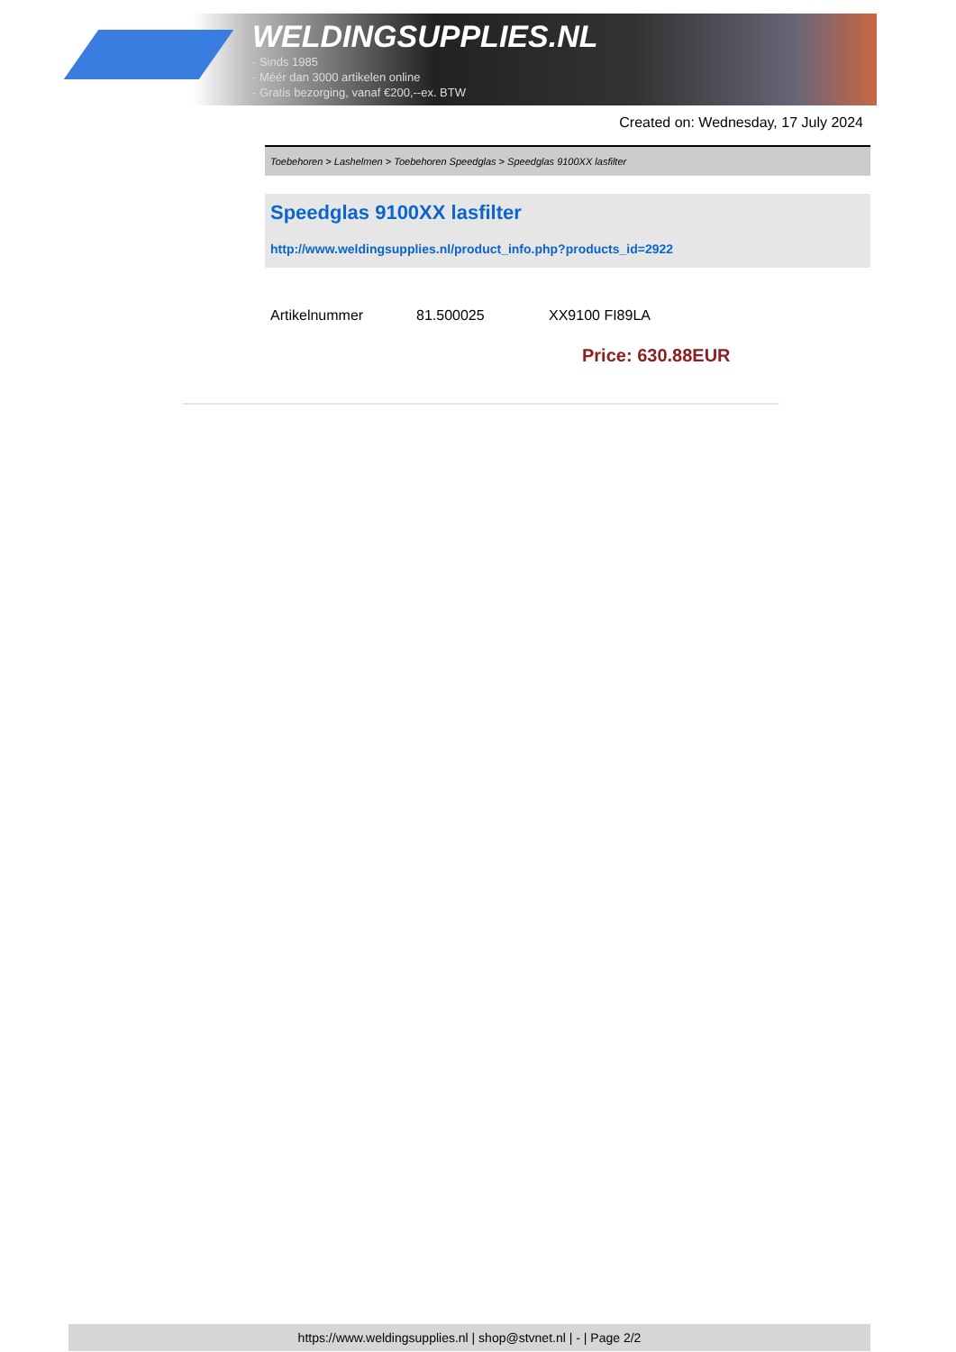WELDINGSUPPLIES.NL
- Sinds 1985
- Méér dan 3000 artikelen online
- Gratis bezorging, vanaf €200,--ex. BTW
Created on: Wednesday, 17 July 2024
Toebehoren > Lashelmen > Toebehoren Speedglas > Speedglas 9100XX lasfilter
Speedglas 9100XX lasfilter
http://www.weldingsupplies.nl/product_info.php?products_id=2922
| Artikelnummer | 81.500025 | XX9100 FI89LA |
Price: 630.88EUR
https://www.weldingsupplies.nl | shop@stvnet.nl | - | Page 2/2